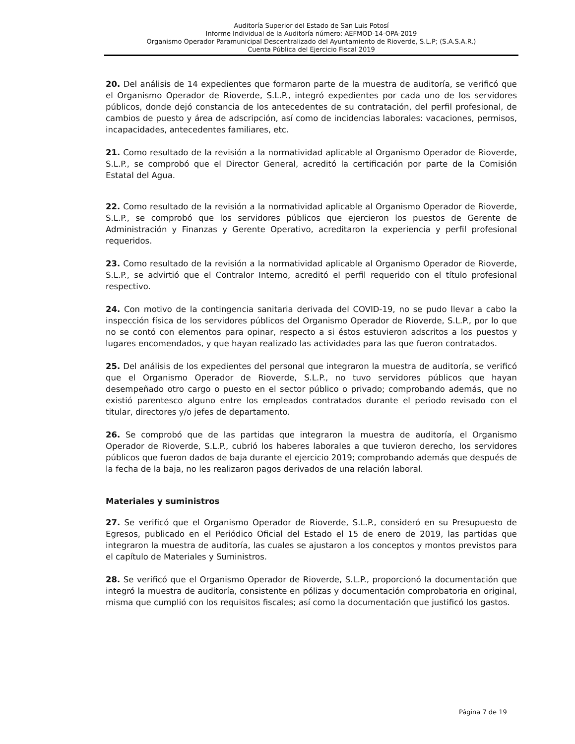Auditoría Superior del Estado de San Luis Potosí
Informe Individual de la Auditoría número: AEFMOD-14-OPA-2019
Organismo Operador Paramunicipal Descentralizado del Ayuntamiento de Rioverde, S.L.P; (S.A.S.A.R.)
Cuenta Pública del Ejercicio Fiscal 2019
20. Del análisis de 14 expedientes que formaron parte de la muestra de auditoría, se verificó que el Organismo Operador de Rioverde, S.L.P., integró expedientes por cada uno de los servidores públicos, donde dejó constancia de los antecedentes de su contratación, del perfil profesional, de cambios de puesto y área de adscripción, así como de incidencias laborales: vacaciones, permisos, incapacidades, antecedentes familiares, etc.
21. Como resultado de la revisión a la normatividad aplicable al Organismo Operador de Rioverde, S.L.P., se comprobó que el Director General, acreditó la certificación por parte de la Comisión Estatal del Agua.
22. Como resultado de la revisión a la normatividad aplicable al Organismo Operador de Rioverde, S.L.P., se comprobó que los servidores públicos que ejercieron los puestos de Gerente de Administración y Finanzas y Gerente Operativo, acreditaron la experiencia y perfil profesional requeridos.
23. Como resultado de la revisión a la normatividad aplicable al Organismo Operador de Rioverde, S.L.P., se advirtió que el Contralor Interno, acreditó el perfil requerido con el título profesional respectivo.
24. Con motivo de la contingencia sanitaria derivada del COVID-19, no se pudo llevar a cabo la inspección física de los servidores públicos del Organismo Operador de Rioverde, S.L.P., por lo que no se contó con elementos para opinar, respecto a si éstos estuvieron adscritos a los puestos y lugares encomendados, y que hayan realizado las actividades para las que fueron contratados.
25. Del análisis de los expedientes del personal que integraron la muestra de auditoría, se verificó que el Organismo Operador de Rioverde, S.L.P., no tuvo servidores públicos que hayan desempeñado otro cargo o puesto en el sector público o privado; comprobando además, que no existió parentesco alguno entre los empleados contratados durante el periodo revisado con el titular, directores y/o jefes de departamento.
26. Se comprobó que de las partidas que integraron la muestra de auditoría, el Organismo Operador de Rioverde, S.L.P., cubrió los haberes laborales a que tuvieron derecho, los servidores públicos que fueron dados de baja durante el ejercicio 2019; comprobando además que después de la fecha de la baja, no les realizaron pagos derivados de una relación laboral.
Materiales y suministros
27. Se verificó que el Organismo Operador de Rioverde, S.L.P., consideró en su Presupuesto de Egresos, publicado en el Periódico Oficial del Estado el 15 de enero de 2019, las partidas que integraron la muestra de auditoría, las cuales se ajustaron a los conceptos y montos previstos para el capítulo de Materiales y Suministros.
28. Se verificó que el Organismo Operador de Rioverde, S.L.P., proporcionó la documentación que integró la muestra de auditoría, consistente en pólizas y documentación comprobatoria en original, misma que cumplió con los requisitos fiscales; así como la documentación que justificó los gastos.
Página 7 de 19